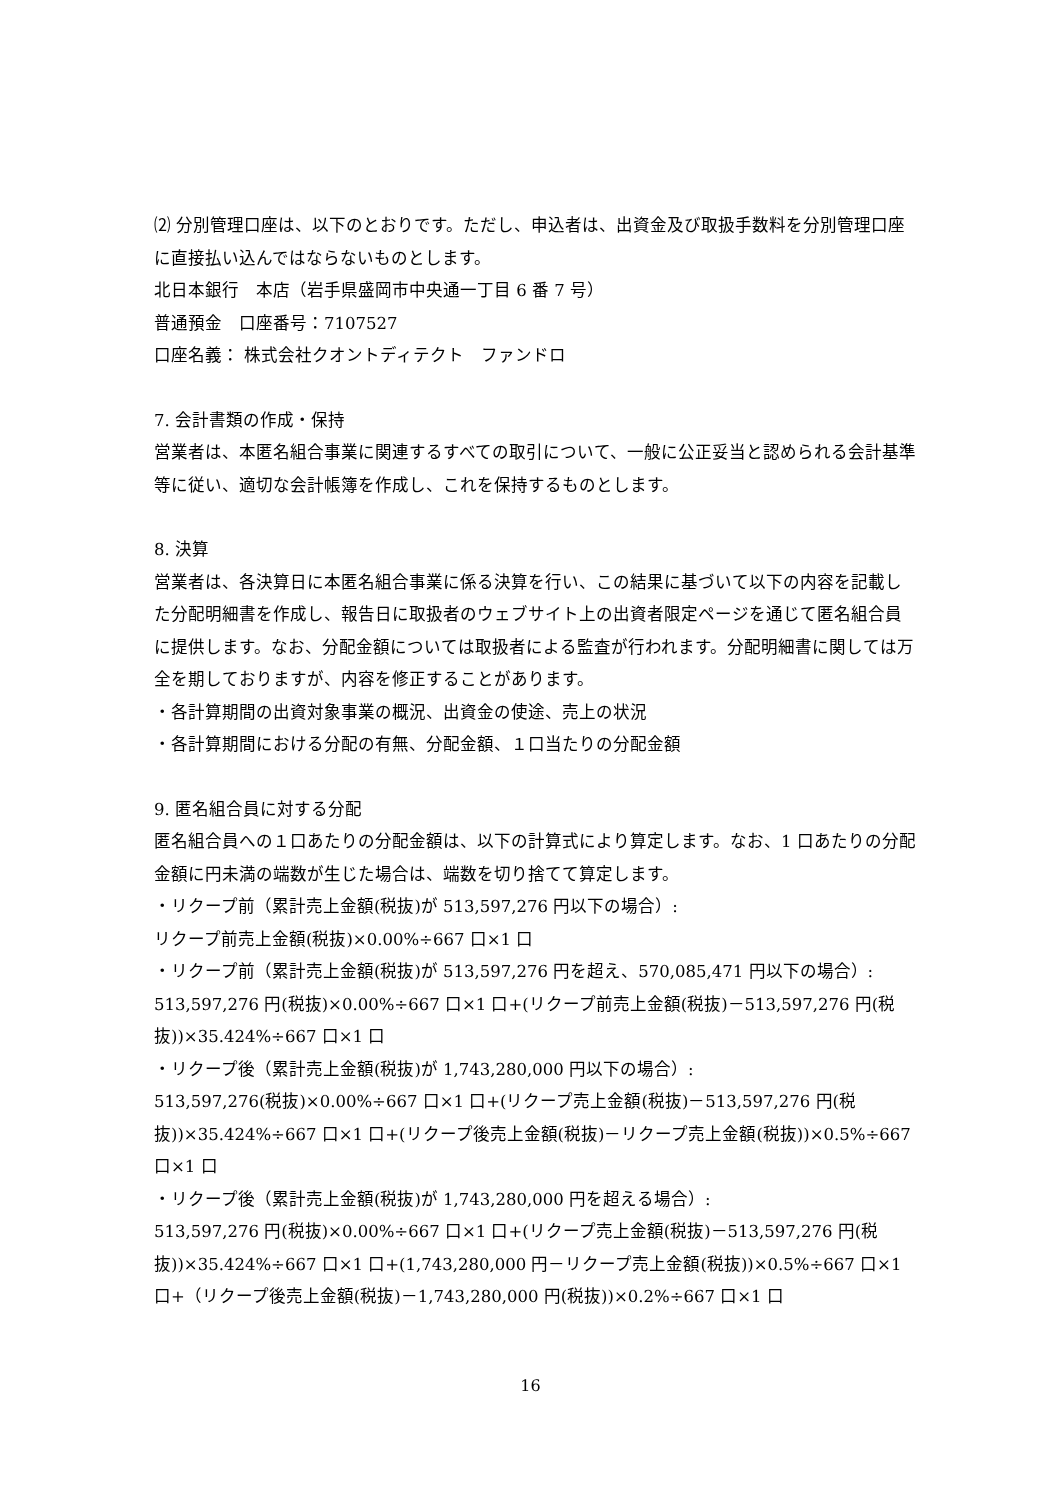⑵ 分別管理口座は、以下のとおりです。ただし、申込者は、出資金及び取扱手数料を分別管理口座に直接払い込んではならないものとします。
北日本銀行　本店（岩手県盛岡市中央通一丁目 6 番 7 号）
普通預金　口座番号：7107527
口座名義： 株式会社クオントディテクト　ファンドロ
7. 会計書類の作成・保持
営業者は、本匿名組合事業に関連するすべての取引について、一般に公正妥当と認められる会計基準等に従い、適切な会計帳簿を作成し、これを保持するものとします。
8. 決算
営業者は、各決算日に本匿名組合事業に係る決算を行い、この結果に基づいて以下の内容を記載した分配明細書を作成し、報告日に取扱者のウェブサイト上の出資者限定ページを通じて匿名組合員に提供します。なお、分配金額については取扱者による監査が行われます。分配明細書に関しては万全を期しておりますが、内容を修正することがあります。
・各計算期間の出資対象事業の概況、出資金の使途、売上の状況
・各計算期間における分配の有無、分配金額、１口当たりの分配金額
9. 匿名組合員に対する分配
匿名組合員への１口あたりの分配金額は、以下の計算式により算定します。なお、1 口あたりの分配金額に円未満の端数が生じた場合は、端数を切り捨てて算定します。
・リクープ前（累計売上金額(税抜)が 513,597,276 円以下の場合）:
リクープ前売上金額(税抜)×0.00%÷667 口×1 口
・リクープ前（累計売上金額(税抜)が 513,597,276 円を超え、570,085,471 円以下の場合）:
513,597,276 円(税抜)×0.00%÷667 口×1 口+(リクープ前売上金額(税抜)－513,597,276 円(税抜))×35.424%÷667 口×1 口
・リクープ後（累計売上金額(税抜)が 1,743,280,000 円以下の場合）:
513,597,276(税抜)×0.00%÷667 口×1 口+(リクープ売上金額(税抜)－513,597,276 円(税抜))×35.424%÷667 口×1 口+(リクープ後売上金額(税抜)－リクープ売上金額(税抜))×0.5%÷667 口×1 口
・リクープ後（累計売上金額(税抜)が 1,743,280,000 円を超える場合）:
513,597,276 円(税抜)×0.00%÷667 口×1 口+(リクープ売上金額(税抜)－513,597,276 円(税抜))×35.424%÷667 口×1 口+(1,743,280,000 円－リクープ売上金額(税抜))×0.5%÷667 口×1 口+（リクープ後売上金額(税抜)－1,743,280,000 円(税抜))×0.2%÷667 口×1 口
16